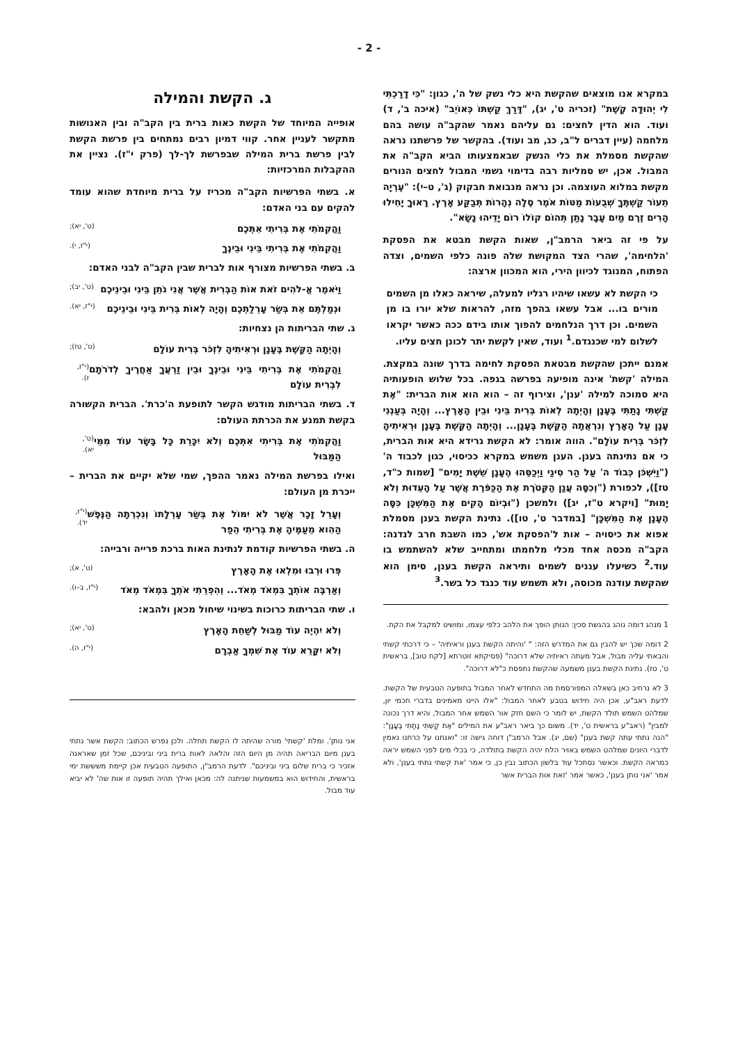- 2 -
במקרא אנו מוצאים שהקשת היא כלי נשק של ה', כגון: "כִּי דָרַכְתִּי לִי יְהוּדָה קֶשֶׁת" (זכריה ט', יג), "דָּרַךְ קַשְׁתּוֹ כְּאוֹיֵב" (איכה ב', ד) ועוד. הוא הדין לחצים: גם עליהם נאמר שהקב"ה עושה בהם מלחמה (עיין דברים ל"ב, כג, מב ועוד). בהקשר של פרשתנו נראה שהקשת מסמלת את כלי הנשק שבאמצעותו הביא הקב"ה את המבול. אכן, יש סמליות רבה בדימוי גשמי המבול לחצים הנורים מקשת במלוא העוצמה. וכן נראה מנבואת חבקוק (ג', ט–י): "עֶרְיָה תֵעוֹר קַשְׁתֶּךָ שְׁבֻעוֹת מַטּוֹת אֹמֶר סֶלָה נְהָרוֹת תְּבַקַּע אָרֶץ. רָאוּךָ יָחִילוּ הָרִים זֶרֶם מַיִם עָבָר נָתַן תְּהוֹם קוֹלוֹ רוֹם יָדֵיהוּ נָשָׂא".
על פי זה ביאר הרמב"ן, שאות הקשת מבטא את הפסקת 'הלחימה', שהרי הצד המקושת שלה פונה כלפי השמים, וצדה הפתוח, המנוגד לכיוון הירי, הוא המכוון ארצה:
כי הקשת לא עשאו שיהיו רגליו למעלה, שיראה כאלו מן השמים מורים בו... אבל עשאו בהפך מזה, להראות שלא יורו בו מן השמים. וכן דרך הנלחמים להפוך אותו בידם ככה כאשר יקראו לשלום למי שכנגדם.<sup>1</sup> ועוד, שאין לקשת יתר לכונן חצים עליו.
אמנם ייתכן שהקשת מבטאת הפסקת לחימה בדרך שונה במקצת. המילה 'קשת' אינה מופיעה בפרשה בגפה. בכל שלוש הופעותיה היא סמוכה למילה 'ענן', וצירוף זה – הוא הוא אות הברית: "אֶת קַשְׁתִּי נָתַתִּי בֶּעָנָן וְהָיְתָה לְאוֹת בְּרִית בֵּינִי וּבֵין הָאָרֶץ... וְהָיָה בְּעַנְנִי עָנָן עַל הָאָרֶץ וְנִרְאֲתָה הַקֶּשֶׁת בֶּעָנָן... וְהָיְתָה הַקֶּשֶׁת בֶּעָנָן וּרְאִיתִיהָ לִזְכֹּר בְּרִית עוֹלָם". הווה אומר: לא הקשת גרידא היא אות הברית, כי אם נתינתה בענן. הענן משמש במקרא ככיסוי, כגון לכבוד ה' ("וַיִּשְׁכֹּן כְּבוֹד ה' עַל הַר סִינַי וַיְכַסֵּהוּ הֶעָנָן שֵׁשֶׁת יָמִים" [שמות כ"ד, טז]), לכפורת ("וְכִסָּה עֲנַן הַקְּטֹרֶת אֶת הַכַּפֹּרֶת אֲשֶׁר עַל הָעֵדוּת וְלֹא יָמוּת" [ויקרא ט"ז, יג]) ולמשכן ("וּבְיוֹם הָקִים אֶת הַמִּשְׁכָּן כִּסָּה הֶעָנָן אֶת הַמִּשְׁכָּן" [במדבר ט', טו]). נתינת הקשת בענן מסמלת אפוא את כיסויה – אות ל'הפסקת אש', כמו השבת חרב לנדנה: הקב"ה מכסה אחד מכלי מלחמתו ומתחייב שלא להשתמש בו עוד.<sup>2</sup> כשיעלו עננים לשמים ותיראה הקשת בענן, סימן הוא שהקשת עודנה מכוסה, ולא תשמש עוד כנגד כל בשר.<sup>3</sup>
1 מנהג דומה נוהג בהגשת סכין: הנותן הופך את הלהב כלפי עצמו, ומושיט למקבל את הקת.
2 דומה שכך יש להבין גם את המדרש הזה: " 'והיתה הקשת בענן וראיתיה' – כי דרכתי קשתי והבאתי עליה מבול, אבל מעתה ראיתיה שלא דרוכה" (פסיקתא זוטרתא [לקח טוב], בראשית ט', טז). נתינת הקשת בענן משמעה שהקשת נתפסת כ"לא דרוכה".
3 לא נרחיב כאן בשאלה המפורסמת מה התחדש לאחר המבול בתופעה הטבעית של הקשת. לדעת ראב"ע, אכן היה חידוש בטבע לאחר המבול: "אלו היינו מאמינים בדברי חכמי יון, שמלהט השמש תולד הקשת, יש לומר כי השם חזק אור השמש אחר המבול, והיא דרך נכונה למבין" (ראב"ע בראשית ט', יד). משום כך ביאר ראב"ע את המילים "אֶת קַשְׁתִּי נָתַתִּי בֶּעָנָן": "הנה נתתי עתה קשת בענן" (שם, יג). אבל הרמב"ן דוחה גישה זו: "ואנחנו על כרחנו נאמין לדברי היונים שמלהט השמש באויר הלח יהיה הקשת בתולדה, כי בכלי מים לפני השמש יראה כמראה הקשת. וכאשר נסתכל עוד בלשון הכתוב נבין כן, כי אמר 'את קשתי נתתי בענן', ולא אמר 'אני נותן בענן', כאשר אמר 'זאת אות הברית אשר
ג. הקשת והמילה
אופייה המיוחד של הקשת כאות ברית בין הקב"ה ובין האנושות מתקשר לעניין אחר. קווי דמיון רבים נמתחים בין פרשת הקשת לבין פרשת ברית המילה שבפרשת לך-לך (פרק י"ז). נציין את ההקבלות המרכזיות:
א. בשתי הפרשיות הקב"ה מכריז על ברית מיוחדת שהוא עומד להקים עם בני האדם:
וַהֲקִמֹתִי אֶת בְּרִיתִי אִתְּכֶם (ט', יא);
וַהֲקִמֹתִי אֶת בְּרִיתִי בֵּינִי וּבֵינֶךָ (י"ז, י).
ב. בשתי הפרשיות מצורף אות לברית שבין הקב"ה לבני האדם:
וַיֹּאמֶר אֱ-לֹהִים זֹאת אוֹת הַבְּרִית אֲשֶׁר אֲנִי נֹתֵן בֵּינִי וּבֵינֵיכֶם (ט', יב);
וּנְמַלְתֶּם אֵת בְּשַׂר עָרְלַתְכֶם וְהָיָה לְאוֹת בְּרִית בֵּינִי וּבֵינֵיכֶם (י"ז, יא).
ג. שתי הבריתות הן נצחיות:
וְהָיְתָה הַקֶּשֶׁת בֶּעָנָן וּרְאִיתִיהָ לִזְכֹּר בְּרִית עוֹלָם (ט', טז);
וַהֲקִמֹתִי אֶת בְּרִיתִי בֵּינִי וּבֵינֶךָ וּבֵין זַרְעֲךָ אַחֲרֶיךָ לְדֹרֹתָם לִבְרִית עוֹלָם (י"ז, ז).
ד. בשתי הבריתות מודגש הקשר לתופעת ה'כרת'. הברית הקשורה בקשת תמנע את הכרתת העולם:
וַהֲקִמֹתִי אֶת בְּרִיתִי אִתְּכֶם וְלֹא יִכָּרֵת כָּל בָּשָׂר עוֹד מִמֵּי הַמַּבּוּל (ט', יא).
ואילו בפרשת המילה נאמר ההפך, שמי שלא יקיים את הברית – ייכרת מן העולם:
וְעָרֵל זָכָר אֲשֶׁר לֹא יִמּוֹל אֶת בְּשַׂר עָרְלָתוֹ וְנִכְרְתָה הַנֶּפֶשׁ הַהִוא מֵעַמֶּיהָ אֶת בְּרִיתִי הֵפַר (י"ז, יד).
ה. בשתי הפרשיות קודמת לנתינת האות ברכת פרייה ורבייה:
פְּרוּ וּרְבוּ וּמִלְאוּ אֶת הָאָרֶץ (ט', א);
וְאַרְבֶּה אוֹתְךָ בִּמְאֹד מְאֹד... וְהִפְרֵתִי אֹתְךָ בִּמְאֹד מְאֹד (י"ז, ב–ו).
ו. שתי הבריתות כרוכות בשינוי שיחול מכאן ולהבא:
וְלֹא יִהְיֶה עוֹד מַבּוּל לְשַׁחֵת הָאָרֶץ (ט', יא);
וְלֹא יִקָּרֵא עוֹד אֶת שִׁמְךָ אַבְרָם (י"ז, ה).
אני נותן'. ומלת 'קשתי' מורה שהיתה לו הקשת תחלה. ולכן נפרש הכתוב: הקשת אשר נתתי בענן מיום הבריאה תהיה מן היום הזה והלאה לאות ברית ביני וביניכם, שכל זמן שאראנה אזכיר כי ברית שלום ביני וביניכם". לדעת הרמב"ן, התופעה הטבעית אכן קיימת משששת ימי בראשית, והחידוש הוא במשמעות שניתנה לה: מכאן ואילך תהיה תופעה זו אות שה' לא יביא עוד מבול.